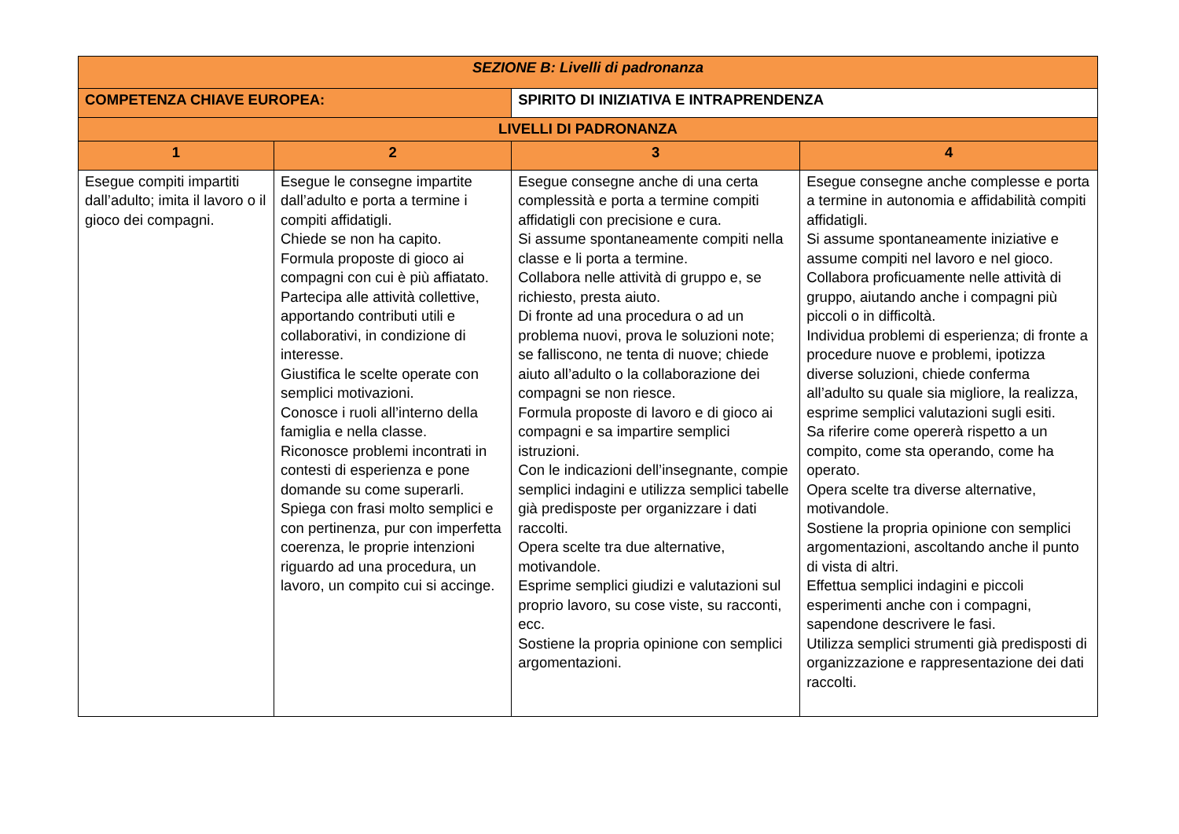| SEZIONE B: Livelli di padronanza | | | | |
| COMPETENZA CHIAVE EUROPEA: | | SPIRITO DI INIZIATIVA E INTRAPRENDENZA | | |
| LIVELLI DI PADRONANZA | | | | |
| 1 | 2 | | 3 | 4 |
| Esegue compiti impartiti dall’adulto; imita il lavoro o il gioco dei compagni. | Esegue le consegne impartite dall’adulto e porta a termine i compiti affidatigli. Chiede se non ha capito. Formula proposte di gioco ai compagni con cui è più affiatato. Partecipa alle attività collettive, apportando contributi utili e collaborativi, in condizione di interesse. Giustifica le scelte operate con semplici motivazioni. Conosce i ruoli all’interno della famiglia e nella classe. Riconosce problemi incontrati in contesti di esperienza e pone domande su come superarli. Spiega con frasi molto semplici e con pertinenza, pur con imperfetta coerenza, le proprie intenzioni riguardo ad una procedura, un lavoro, un compito cui si accinge. | | Esegue consegne anche di una certa complessità e porta a termine compiti affidatigli con precisione e cura. Si assume spontaneamente compiti nella classe e li porta a termine. Collabora nelle attività di gruppo e, se richiesto, presta aiuto. Di fronte ad una procedura o ad un problema nuovi, prova le soluzioni note; se falliscono, ne tenta di nuove; chiede aiuto all’adulto o la collaborazione dei compagni se non riesce. Formula proposte di lavoro e di gioco ai compagni e sa impartire semplici istruzioni. Con le indicazioni dell’insegnante, compie semplici indagini e utilizza semplici tabelle già predisposte per organizzare i dati raccolti. Opera scelte tra due alternative, motivandole. Esprime semplici giudizi e valutazioni sul proprio lavoro, su cose viste, su racconti, ecc. Sostiene la propria opinione con semplici argomentazioni. | Esegue consegne anche complesse e porta a termine in autonomia e affidabilità compiti affidatigli. Si assume spontaneamente iniziative e assume compiti nel lavoro e nel gioco. Collabora proficuamente nelle attività di gruppo, aiutando anche i compagni più piccoli o in difficoltà. Individua problemi di esperienza; di fronte a procedure nuove e problemi, ipotizza diverse soluzioni, chiede conferma all’adulto su quale sia migliore, la realizza, esprime semplici valutazioni sugli esiti. Sa riferire come opererà rispetto a un compito, come sta operando, come ha operato. Opera scelte tra diverse alternative, motivandole. Sostiene la propria opinione con semplici argomentazioni, ascoltando anche il punto di vista di altri. Effettua semplici indagini e piccoli esperimenti anche con i compagni, sapendone descrivere le fasi. Utilizza semplici strumenti già predisposti di organizzazione e rappresentazione dei dati raccolti. |